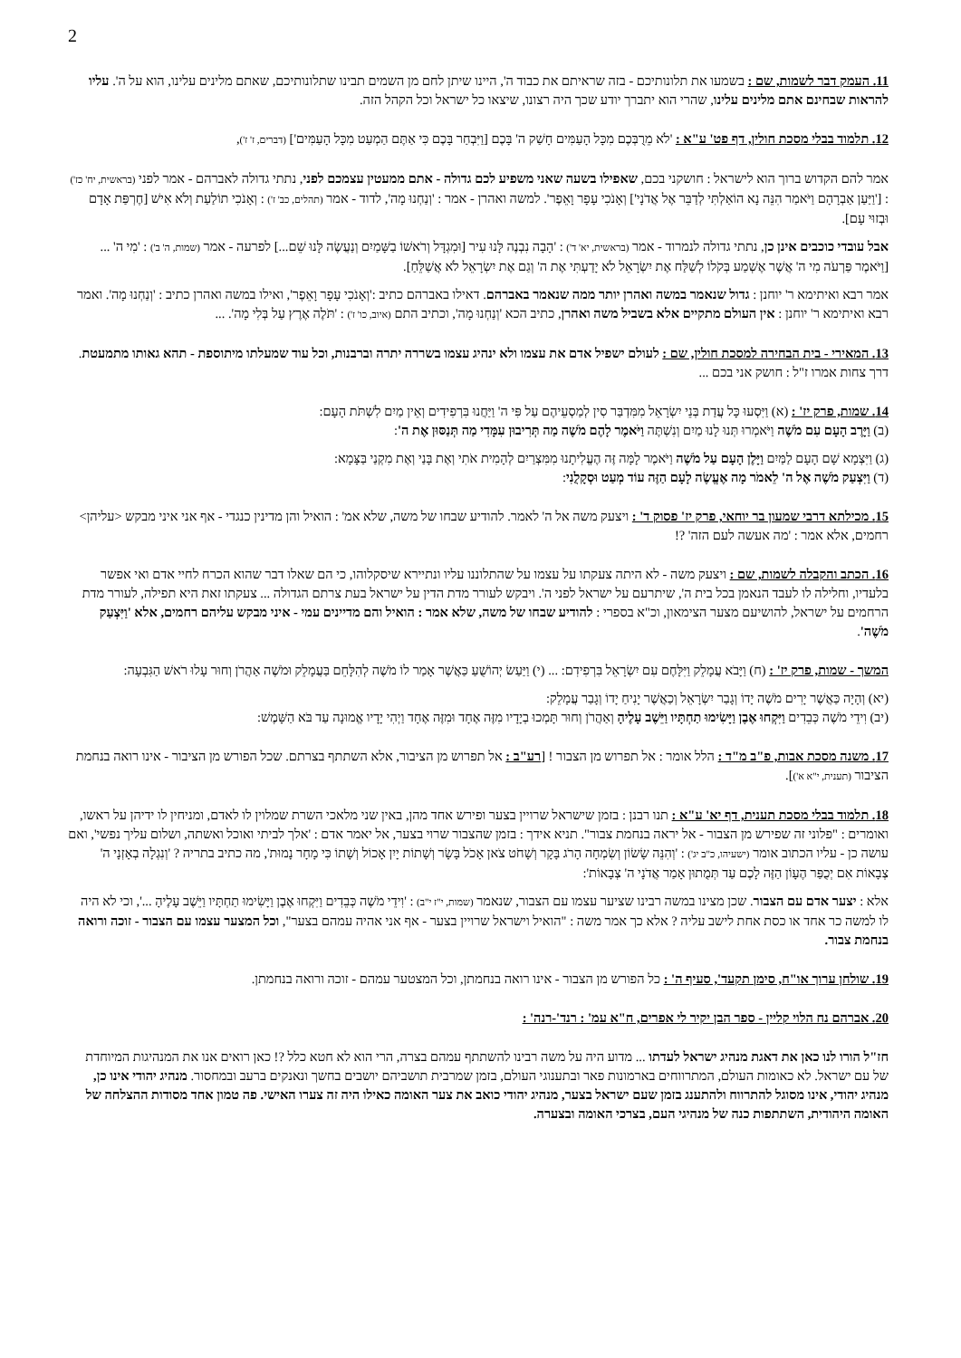2
11. העמק דבר לשמות, שם : בשמעו את תלונותיכם - בזה שראיתם את כבוד ה', היינו שיתן לחם מן השמים תבינו שתלונותיכם, שאתם מלינים עלינו, הוא על ה'. עליו להראות שבחינם אתם מלינים עלינו, שהרי הוא יתברך יודע שכך היה רצונו, שיצאו כל ישראל וכל הקהל הזה.
12. תלמוד בבלי מסכת חולין, דף פט' ע"א : 'לֹא מֵרֻבְּכֶם מִכָּל הָעַמִּים חָשַׁק ה' בָּכֶם [וַיִּבְחַר בָּכֶם כִּי אַתֶּם הַמְעַט מִכָּל הָעַמִּים'] (דברים, ז' ז'),
אמר להם הקדוש ברוך הוא לישראל : חושקני בכם, שאפילו בשעה שאני משפיע לכם גדולה - אתם ממעטין עצמכם לפני, נתתי גדולה לאברהם - אמר לפני (בראשית, יח' כז') : ['וַיַּעַן אַבְרָהָם וַיֹּאמַר הִנֵּה נָא הוֹאַלְתִּי לְדַבֵּר אֶל אֲדֹנָי'] וְאָנֹכִי עָפָר וָאֵפֶר'. למשה ואהרן - אמר : 'וְנַחְנוּ מָה', לדוד - אמר (תהלים, כב' ז') : וְאָנֹכִי תוֹלַעַת וְלֹא אִישׁ [חֶרְפַּת אָדָם וּבְזוּי עָם].
אבל עובדי כוכבים אינן כן, נתתי גדולה לנמרוד - אמר (בראשית, יא' ד') : 'הָבָה נִבְנֶה לָּנוּ עִיר [וּמִגְדָּל וְרֹאשׁוֹ בַשָּׁמַיִם וְנַעֲשֶׂה לָּנוּ שֵׁם...] לפרעה - אמר (שמות, ה' ב') : 'מִי ה' ... [וַיֹּאמֶר פַּרְעֹה מִי ה' אֲשֶׁר אֶשְׁמַע בְּקֹלוֹ לְשַׁלַּח אֶת יִשְׂרָאֵל לֹא יָדַעְתִּי אֶת ה' וְגַם אֶת יִשְׂרָאֵל לֹא אֲשַׁלֵּחַ].
אמר רבא ואיתימא ר' יוחנן : גדול שנאמר במשה ואהרן יותר ממה שנאמר באברהם. דאילו באברהם כתיב :'וְאָנֹכִי עָפָר וָאֵפֶר', ואילו במשה ואהרן כתיב : 'וְנַחְנוּ מָה'. ואמר רבא ואיתימא ר' יוחנן : אין העולם מתקיים אלא בשביל משה ואהרן, כתיב הכא 'וְנַחְנוּ מָה', וכתיב התם (איוב, כו' ז') : 'תֹּלֶה אֶרֶץ עַל בְּלִי מָה'. ...
13. המאירי - בית הבחירה למסכת חולין, שם : לעולם ישפיל אדם את עצמו ולא ינהיג עצמו בשררה יתרה וברבנות, וכל עוד שמעלתו מיתוספת - תהא גאותו מתמעטת. דרך צחות אמרו ז"ל : חושק אני בכם ...
14. שמות, פרק יז' : (א) וַיִּסְעוּ כָּל עֲדַת בְּנֵי יִשְׂרָאֵל מִמִּדְבַּר סִין לְמַסְעֵיהֶם עַל פִּי ה' וַיַּחֲנוּ בִּרְפִידִים וְאֵין מַיִם לִשְׁתֹּת הָעָם:
(ב) וַיָּרֶב הָעָם עִם מֹשֶׁה וַיֹּאמְרוּ תְּנוּ לָנוּ מַיִם וְנִשְׁתֶּה וַיֹּאמֶר לָהֶם מֹשֶׁה מַה תְּרִיבוּן עִמָּדִי מַה תְּנַסּוּן אֶת ה':
(ג) וַיִּצְמָא שָׁם הָעָם לַמַּיִם וַיָּלֶן הָעָם עַל מֹשֶׁה וַיֹּאמֶר לָמָּה זֶּה הֶעֱלִיתָנוּ מִמִּצְרַיִם לְהָמִית אֹתִי וְאֶת בָּנַי וְאֶת מִקְנַי בַּצָּמָא:
(ד) וַיִּצְעַק מֹשֶׁה אֶל ה' לֵאמֹר מָה אֶעֱשֶׂה לָעָם הַזֶּה עוֹד מְעַט וּסְקָלֻנִי:
15. מכילתא דרבי שמעון בר יוחאי, פרק יז' פסוק ד' : ויצעק משה אל ה' לאמר. להודיע שבחו של משה, שלא אמ' : הואיל והן מדינין כנגדי - אף אני איני מבקש <עליהן> רחמים, אלא אמר : 'מה אעשה לעם הזה' ?!
16. הכתב והקבלה לשמות, שם : ויצעק משה - לא היתה צעקתו על עצמו על שהתלוננו עליו ונתיירא שיסקלוהו, כי הם שאלו דבר שהוא הכרח לחיי אדם ואי אפשר בלעדיו, וחלילה לו לעבד הנאמן בכל בית ה', שיתרעם על ישראל לפני ה'. ויבקש לעורר מדת הדין על ישראל בעת צרתם הגדולה ... צעקתו זאת היא תפילה, לעורר מדת הרחמים על ישראל, להושיעם מצער הצימאון, וכ"א בספרי : להודיע שבחו של משה, שלא אמר : הואיל והם מדיינים עמי - איני מבקש עליהם רחמים, אלא 'וַיִּצְעַק מֹשֶׁה'.
המשך - שמות, פרק יז' : (ח) וַיָּבֹא עֲמָלֵק וַיִּלָּחֶם עִם יִשְׂרָאֵל בִּרְפִידִם: ... (י) וַיַּעַשׂ יְהוֹשֻׁעַ כַּאֲשֶׁר אָמַר לוֹ מֹשֶׁה לְהִלָּחֵם בַּעֲמָלֵק וּמֹשֶׁה אַהֲרֹן וְחוּר עָלוּ רֹאשׁ הַגִּבְעָה:
(יא) וְהָיָה כַּאֲשֶׁר יָרִים מֹשֶׁה יָדוֹ וְגָבַר יִשְׂרָאֵל וְכַאֲשֶׁר יָנִיחַ יָדוֹ וְגָבַר עֲמָלֵק:
(יב) וִידֵי מֹשֶׁה כְּבֵדִים וַיִּקְחוּ אֶבֶן וַיָּשִׂימוּ תַחְתָּיו וַיֵּשֶׁב עָלֶיהָ וְאַהֲרֹן וְחוּר תָּמְכוּ בְיָדָיו מִזֶּה אֶחָד וּמִזֶּה אֶחָד וַיְהִי יָדָיו אֱמוּנָה עַד בֹּא הַשָּׁמֶשׁ:
17. משנה מסכת אבות, פ"ב מ"ד : הלל אומר : אל תפרוש מן הצבור ! [רע"ב : אל תפרוש מן הציבור, אלא השתתף בצרתם. שכל הפורש מן הציבור - אינו רואה בנחמת הציבור (תענית, י"א א')].
18. תלמוד בבלי מסכת תענית, דף יא' ע"א : תנו רבנן : בזמן שישראל שרויין בצער ופירש אחד מהן, באין שני מלאכי השרת שמלוין לו לאדם, ומניחין לו ידיהן על ראשו, ואומרים : "פלוני זה שפירש מן הצבור - אל יראה בנחמת צבור". תניא אידך : בזמן שהצבור שרוי בצער, אל יאמר אדם : 'אלך לביתי ואוכל ואשתה, ושלום עליך נפשי', ואם עושה כן - עליו הכתוב אומר (ישעיהו, כ"ב יג') : 'וְהִנֵּה שָׂשׂוֹן וְשִׂמְחָה הָרֹג בָּקָר וְשָׁחֹט צֹאן אָכֹל בָּשָׂר וְשָׁתוֹת יָיִן אָכוֹל וְשָׁתוֹ כִּי מָחָר נָמוּת', מה כתיב בתריה ? 'וְנִגְלָה בְאָזְנָי ה' צְבָאוֹת אִם יְכֻפַּר הֶעָוֹן הַזֶּה לָכֶם עַד תְּמֻתוּן אָמַר אֲדֹנָי ה' צְבָאוֹת':
אלא : יצער אדם עם הצבור. שכן מצינו במשה רבינו שציער עצמו עם הצבור, שנאמר (שמות, י"ז י"ב) : 'וִידֵי מֹשֶׁה כְּבֵדִים וַיִּקְחוּ אֶבֶן וַיָּשִׂימוּ תַחְתָּיו וַיֵּשֶׁב עָלֶיהָ ...', וכי לא היה לו למשה כר אחד או כסת אחת לישב עליה ? אלא כך אמר משה : "הואיל וישראל שרויין בצער - אף אני אהיה עמהם בצער", וכל המצער עצמו עם הצבור - זוכה ורואה בנחמת צבור.
19. שולחן ערוך או"ח, סימן תקעד', סעיף ה' : כל הפורש מן הצבור - אינו רואה בנחמתן, וכל המצטער עמהם - זוכה ורואה בנחמתן.
20. אברהם נח הלוי קליין - ספר הבן יקיר לי אפרים, ח"א עמ' : רנד'-רנה' :
חז"ל הורו לנו כאן את דאגת מנהיג ישראל לעדתו ... מדוע היה על משה רבינו להשתתף עמהם בצרה, הרי הוא לא חטא כלל ?! כאן רואים אנו את המנהיגות המיוחדת של עם ישראל. לא כאומות העולם, המתרווחים בארמונות פאר ובתענוגי העולם, בזמן שמרבית תושביהם יושבים בחשך ונאנקים ברעב ובמחסור. מנהיג יהודי אינו כן, מנהיג יהודי, אינו מסוגל להתרווח ולהתענג בזמן שעם ישראל בצער, מנהיג יהודי כואב את צער האומה כאילו היה זה צערו האישי. פה טמון אחד מסודות ההצלחה של האומה היהודית, השתתפות כנה של מנהיגי העם, בצרכי האומה ובצערה.